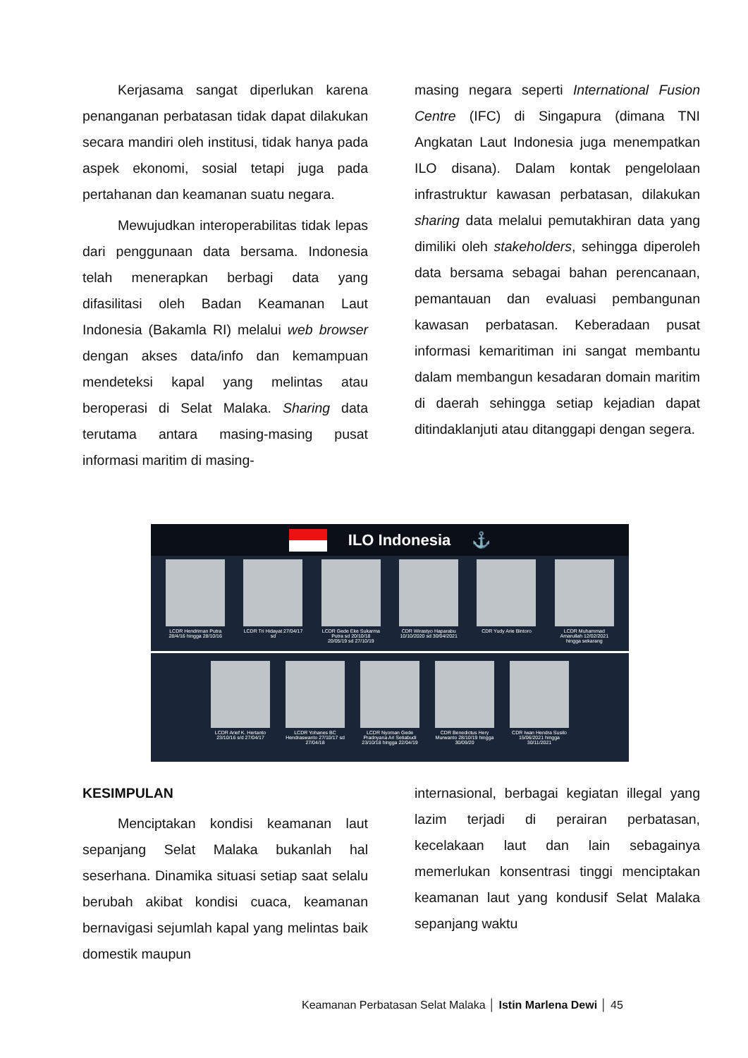Kerjasama sangat diperlukan karena penanganan perbatasan tidak dapat dilakukan secara mandiri oleh institusi, tidak hanya pada aspek ekonomi, sosial tetapi juga pada pertahanan dan keamanan suatu negara.
Mewujudkan interoperabilitas tidak lepas dari penggunaan data bersama. Indonesia telah menerapkan berbagi data yang difasilitasi oleh Badan Keamanan Laut Indonesia (Bakamla RI) melalui web browser dengan akses data/info dan kemampuan mendeteksi kapal yang melintas atau beroperasi di Selat Malaka. Sharing data terutama antara masing-masing pusat informasi maritim di masing-
masing negara seperti International Fusion Centre (IFC) di Singapura (dimana TNI Angkatan Laut Indonesia juga menempatkan ILO disana). Dalam kontak pengelolaan infrastruktur kawasan perbatasan, dilakukan sharing data melalui pemutakhiran data yang dimiliki oleh stakeholders, sehingga diperoleh data bersama sebagai bahan perencanaan, pemantauan dan evaluasi pembangunan kawasan perbatasan. Keberadaan pusat informasi kemaritiman ini sangat membantu dalam membangun kesadaran domain maritim di daerah sehingga setiap kejadian dapat ditindaklanjuti atau ditanggapi dengan segera.
ILO Indonesia ⚓
LCDR Hendriman Putra 28/4/16 hingga 28/10/16
LCDR Tri Hidayat 27/04/17 sd
LCDR Gede Eke Sukarma Putra sd 20/10/18 20/05/19 sd 27/10/19
CDR Wirastyo Haparabu 10/10/2020 sd 30/04/2021
CDR Yudy Arie Bintoro
LCDR Muhammad Amarullah 12/02/2021 hingga sekarang
LCDR Arief K. Hertanto 23/10/16 s/d 27/04/17
LCDR Yohanes BC Hendraswanto 27/10/17 sd 27/04/18
LCDR Nyoman Gede Pradnyana Ari Setiabudi 23/10/18 hingga 22/04/19
CDR Benedictus Hery Murwanto 28/10/19 hingga 30/09/20
CDR Iwan Hendra Susilo 15/06/2021 hingga 30/11/2021
KESIMPULAN
Menciptakan kondisi keamanan laut sepanjang Selat Malaka bukanlah hal seserhana. Dinamika situasi setiap saat selalu berubah akibat kondisi cuaca, keamanan bernavigasi sejumlah kapal yang melintas baik domestik maupun
internasional, berbagai kegiatan illegal yang lazim terjadi di perairan perbatasan, kecelakaan laut dan lain sebagainya memerlukan konsentrasi tinggi menciptakan keamanan laut yang kondusif Selat Malaka sepanjang waktu
Keamanan Perbatasan Selat Malaka │ Istin Marlena Dewi │ 45